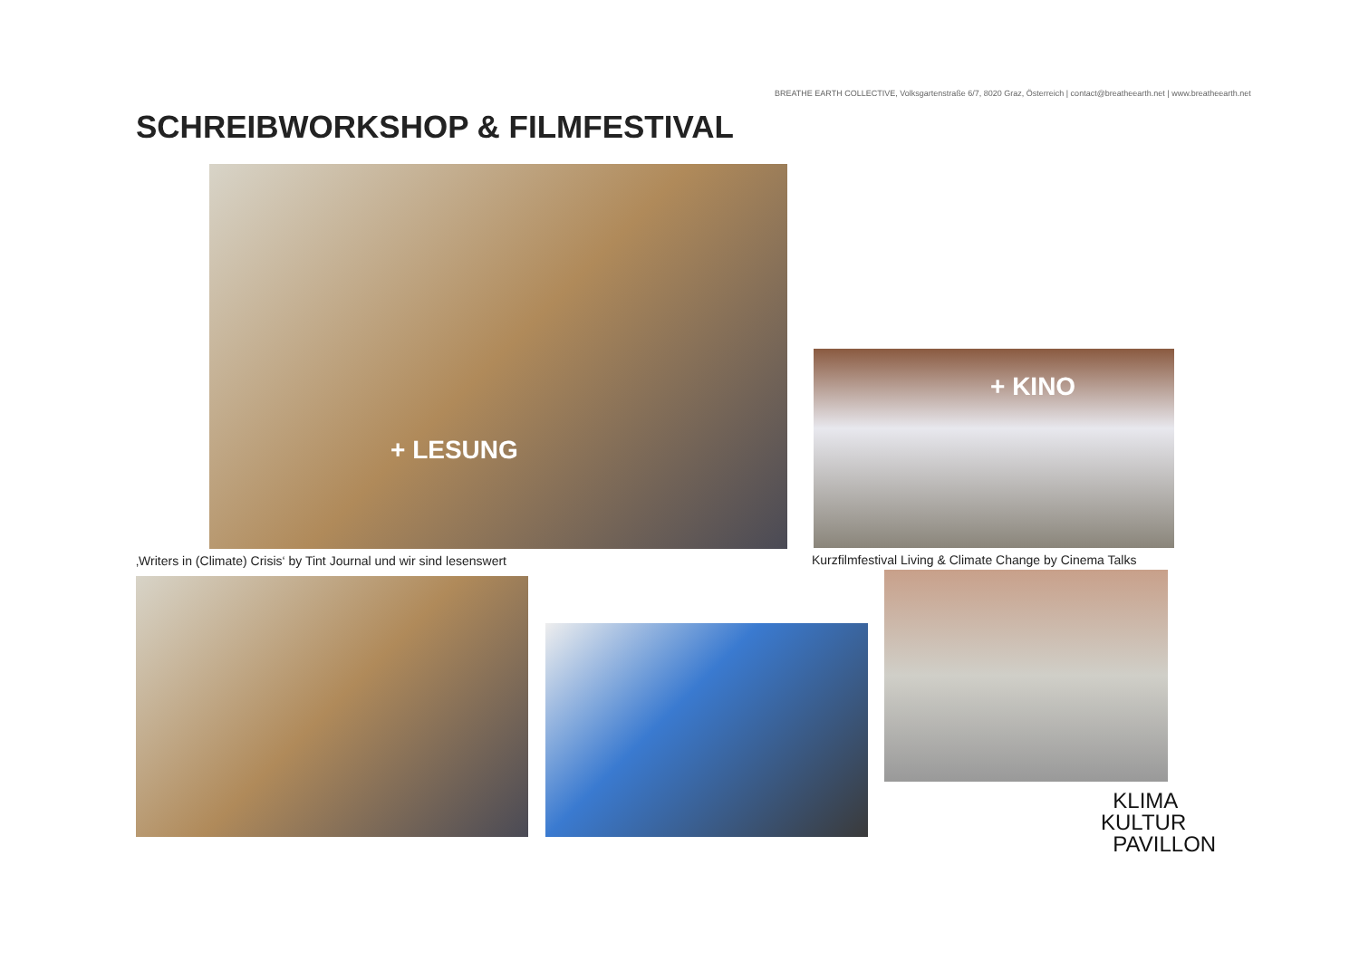BREATHE EARTH COLLECTIVE, Volksgartenstraße 6/7, 8020 Graz, Österreich | contact@breatheearth.net | www.breatheearth.net
SCHREIBWORKSHOP & FILMFESTIVAL
+ LESUNG
‚Writers in (Climate) Crisis‘ by Tint Journal und wir sind lesenswert
+ KINO
Kurzfilmfestival Living & Climate Change by Cinema Talks
KLIMA
KULTUR
PAVILLON